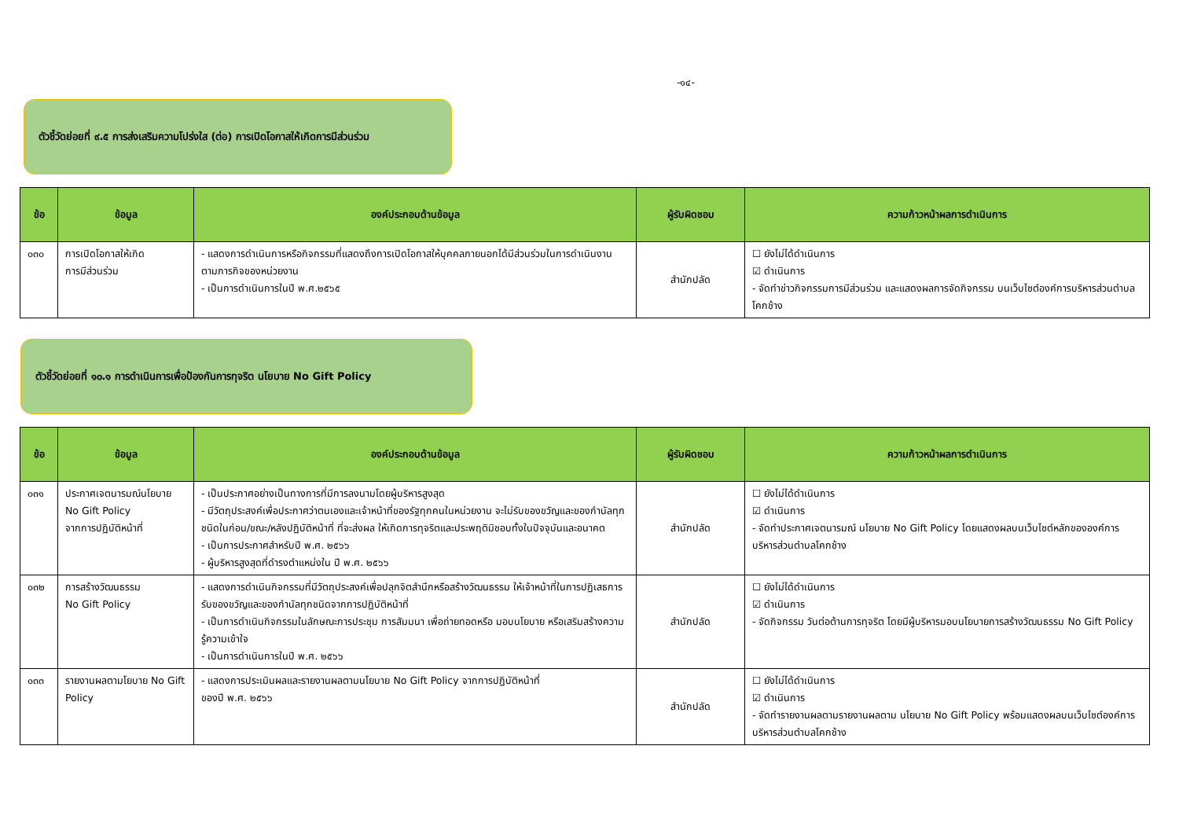-๑๔-
ตัวชี้วัดย่อยที่ ๙.๕ การส่งเสริมความโปร่งใส (ต่อ) การเปิดโอกาสให้เกิดการมีส่วนร่วม
| ข้อ | ข้อมูล | องค์ประกอบด้านข้อมูล | ผู้รับผิดชอบ | ความก้าวหน้าผลการดำเนินการ |
| --- | --- | --- | --- | --- |
| ๐๓๐ | การเปิดโอกาสให้เกิด การมีส่วนร่วม | - แสดงการดำเนินการหรือกิจกรรมที่แสดงถึงการเปิดโอกาสให้บุคคลภายนอกได้มีส่วนร่วมในการดำเนินงานตามภารกิจของหน่วยงาน - เป็นการดำเนินการในปี พ.ศ.๒๕๖๕ | สำนักปลัด | ☐ ยังไม่ได้ดำเนินการ ☑ ดำเนินการ - จัดทำข่าวกิจกรรมการมีส่วนร่วม และแสดงผลการจัดกิจกรรม บนเว็บไซต์องค์การบริหารส่วนตำบลโคกช้าง |
ตัวชี้วัดย่อยที่ ๑๐.๑ การดำเนินการเพื่อป้องกันการทุจริต นโยบาย No Gift Policy
| ข้อ | ข้อมูล | องค์ประกอบด้านข้อมูล | ผู้รับผิดชอบ | ความก้าวหน้าผลการดำเนินการ |
| --- | --- | --- | --- | --- |
| ๐๓๑ | ประกาศเจตนารมณ์นโยบาย No Gift Policy จากการปฏิบัติหน้าที่ | - เป็นประกาศอย่างเป็นทางการที่มีการลงนามโดยผู้บริหารสูงสุด - มีวัตถุประสงค์เพื่อประกาศว่าตนเองและเจ้าหน้าที่ของรัฐทุกคนในหน่วยงาน จะไม่รับของขวัญและของกำนัลทุกชนิดในก่อน/ขณะ/หลังปฏิบัติหน้าที่ ที่จะส่งผล ให้เกิดการทุจริตและประพฤติมิชอบทั้งในปัจจุบันและอนาคต - เป็นการประกาศสำหรับปี พ.ศ. ๒๕๖๖ - ผู้บริหารสูงสุดที่ดำรงตำแหน่งใน ปี พ.ศ. ๒๕๖๖ | สำนักปลัด | ☐ ยังไม่ได้ดำเนินการ ☑ ดำเนินการ - จัดทำประกาศเจตนารมณ์ นโยบาย No Gift Policy โดยแสดงผลบนเว็บไซต์หลักขององค์การบริหารส่วนตำบลโคกช้าง |
| ๐๓๒ | การสร้างวัฒนธรรม No Gift Policy | - แสดงการดำเนินกิจกรรมที่มีวัตถุประสงค์เพื่อปลุกจิตสำนึกหรือสร้างวัฒนธรรม ให้เจ้าหน้าที่ในการปฏิเสธการรับของขวัญและของกำนัลทุกชนิดจากการปฏิบัติหน้าที่ - เป็นการดำเนินกิจกรรมในลักษณะการประชุม การสัมมนา เพื่อถ่ายทอดหรือ มอบนโยบาย หรือเสริมสร้างความรู้ความเข้าใจ - เป็นการดำเนินการในปี พ.ศ. ๒๕๖๖ | สำนักปลัด | ☐ ยังไม่ได้ดำเนินการ ☑ ดำเนินการ - จัดกิจกรรม วันต่อต้านการทุจริต โดยมีผู้บริหารมอบนโยบายการสร้างวัฒนธรรม No Gift Policy |
| ๐๓๓ | รายงานผลตามโยบาย No Gift Policy | - แสดงการประเมินผลและรายงานผลตามนโยบาย No Gift Policy จากการปฏิบัติหน้าที่ ของปี พ.ศ. ๒๕๖๖ | สำนักปลัด | ☐ ยังไม่ได้ดำเนินการ ☑ ดำเนินการ - จัดทำรายงานผลตามรายงานผลตาม นโยบาย No Gift Policy พร้อมแสดงผลบนเว็บไซต์องค์การบริหารส่วนตำบลโคกช้าง |